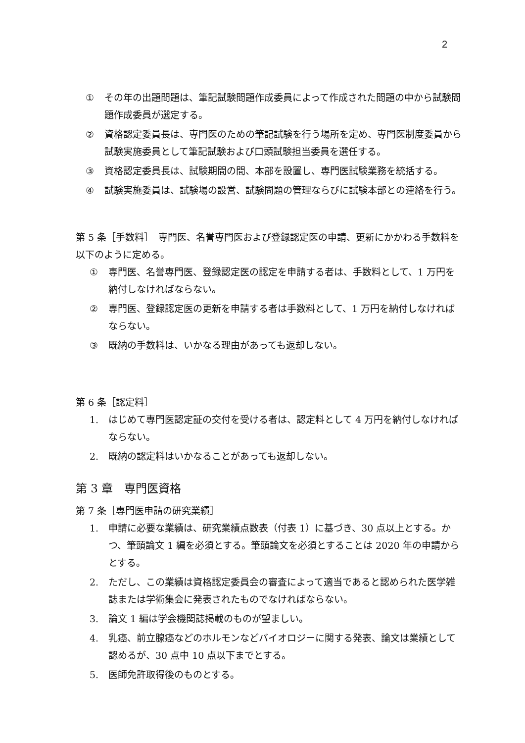2
① その年の出題問題は、筆記試験問題作成委員によって作成された問題の中から試験問題作成委員が選定する。
② 資格認定委員長は、専門医のための筆記試験を行う場所を定め、専門医制度委員から試験実施委員として筆記試験および口頭試験担当委員を選任する。
③ 資格認定委員長は、試験期間の間、本部を設置し、専門医試験業務を統括する。
④ 試験実施委員は、試験場の設営、試験問題の管理ならびに試験本部との連絡を行う。
第 5 条［手数料］　専門医、名誉専門医および登録認定医の申請、更新にかかわる手数料を以下のように定める。
① 専門医、名誉専門医、登録認定医の認定を申請する者は、手数料として、1 万円を納付しなければならない。
② 専門医、登録認定医の更新を申請する者は手数料として、1 万円を納付しなければならない。
③ 既納の手数料は、いかなる理由があっても返却しない。
第 6 条［認定料］
1. はじめて専門医認定証の交付を受ける者は、認定料として 4 万円を納付しなければならない。
2. 既納の認定料はいかなることがあっても返却しない。
第 3 章　専門医資格
第 7 条［専門医申請の研究業績］
1. 申請に必要な業績は、研究業績点数表（付表 1）に基づき、30 点以上とする。かつ、筆頭論文 1 編を必須とする。筆頭論文を必須とすることは 2020 年の申請からとする。
2. ただし、この業績は資格認定委員会の審査によって適当であると認められた医学雑誌または学術集会に発表されたものでなければならない。
3. 論文 1 編は学会機関誌掲載のものが望ましい。
4. 乳癌、前立腺癌などのホルモンなどバイオロジーに関する発表、論文は業績として認めるが、30 点中 10 点以下までとする。
5. 医師免許取得後のものとする。